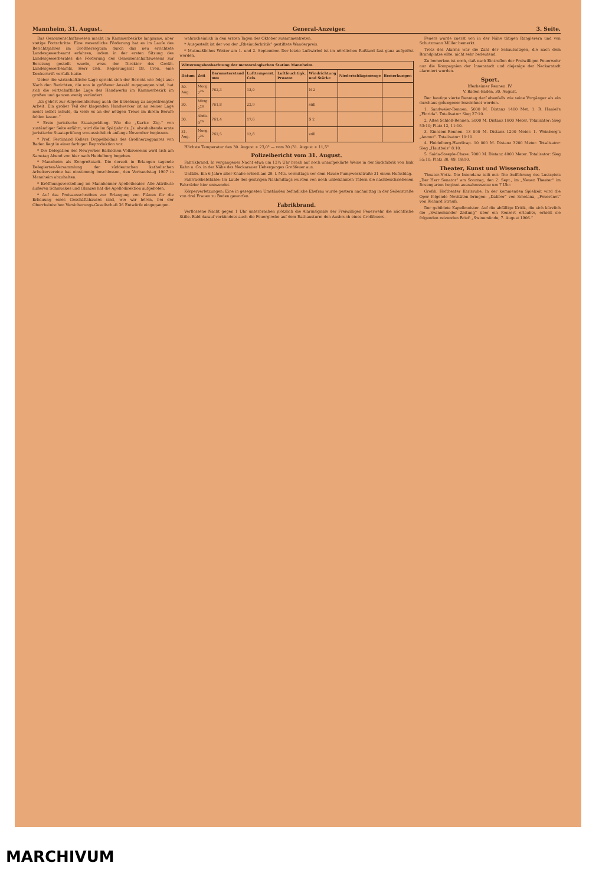Mannheim, 31. August. General-Anzeiger. 3. Seite.
Das Genossenschaftswesen macht im Kammerbezirke langsame, aber stetige Fortschritte. Eine wesentliche Förderung hat es im Laufe des Berichtsjahres im Großherzogtum durch das neu errichtete Landesgewerbeamt erfahren, indem in der ersten Sitzung des Landesgewerberates die Förderung des Genossenschaftswesens zur Beratung gestellt wurde, wozu der Direktor des Großh. Landesgewerbeamts, Herr Geh. Regierungsrat Dr. Cron, eine Denkschrift verfaßt hatte.
Ueber die wirtschaftliche Lage spricht sich der Bericht wie folgt aus: Nach den Berichten, die uns in größerer Anzahl zugegangen sind, hat sich die wirtschaftliche Lage des Handwerks im Kammerbezirk im großen und ganzen wenig verändert.
„Es gehört zur Allgemeinbildung auch die Erziehung zu angestrengter Arbeit. Ein großer Teil der klagenden Handwerker ist an seiner Lage meist selbst schuld, da viele es an der nötigen Treue im ihrem Berufe fehlen lassen.“
* Erste juristische Staatsprüfung. Wie die „Karlsr. Ztg.“ von zuständiger Seite erfährt, wird die im Spätjahr ds. Js. abzuhaltende erste juristische Staatsprüfung voraussichtlich anfangs November beginnen.
* Prof. Ferdinand Kellers Doppelbildnis des Großherzogpaares von Baden liegt in einer farbigen Reproduktion vor.
* Die Delegation des Newyorker Badischen Volksvereins wird sich am Samstag Abend von hier nach Heidelberg begeben.
* Mannheim als Kongreßstadt. Die derzeit in Erlangen tagende Delegierten-Versammlung der süddeutschen katholischen Arbeitervereine hat einstimmig beschlossen, den Verbandstag 1907 in Mannheim abzuhalten.
* Eröffnungsvorstellung im Mannheimer Apollotheater. Alle Attribute äußeren Schmuckes und Glanzes hat die Apollodirektion aufgeboten.
* Auf das Preisausschreiben zur Erlangung von Plänen für die Erbauung eines Geschäftshauses sind, wie wir hören, bei der Oberrheinischen Versicherungs-Gesellschaft 36 Entwürfe eingegangen.
wahrscheinlich in den ersten Tagen des Oktober zusammentreten.
* Ausgestellt ist der von der „Rheinuferkritik“ gestiftete Wanderpreis.
* Mutmaßliches Wetter am 1. und 2. September. Der letzte Luftwirbel ist im nördlichen Rußland fast ganz aufgelöst worden.
| Witterungsbeobachtung der meteorologischen Station Mannheim. | | | | | | | |
| --- | --- | --- | --- | --- | --- | --- | --- |
| Datum | Zeit | Barometerstand mm | Lufttemperat. Cels. | Luftfeuchtigk. Prozent | Windrichtung und Stärke | Niederschlagsmenge | Bemerkungen |
| 30. Aug. | Morg. 7<sup>26</sup> | 762,3 | 13,0 | | N 2 | | |
| 30. | Mittg. 2<sup>26</sup> | 761,8 | 22,9 | | still | | |
| 30. | Abds. 9<sup>26</sup> | 761,4 | 17,6 | | S 2 | | |
| 31. Aug. | Morg. 7<sup>26</sup> | 762,5 | 12,8 | | still | | |
Höchste Temperatur den 30. August + 23,0° — vom 30./31. August + 11,5°
Polizeibericht vom 31. August.
Fabrikbrand. In vergangener Nacht etwa um 12¼ Uhr brach auf noch unaufgeklärte Weise in der Sackfabrik von Isak Kahn u. Co. in der Nähe des Neckarauer Ueberganges Großfeuer aus.
Unfälle. Ein 6 Jahre alter Knabe erhielt am 29. l. Mts. vormittags vor dem Hause Pumpwerkstraße 31 einen Hufschlag.
Fahrraddiebstähle: Im Laufe des gestrigen Nachmittags wurden von noch unbekannten Tätern die nachbeschriebenen Fahrräder hier entwendet.
Körperverletzungen: Eine in gesegneten Umständen befindliche Ehefrau wurde gestern nachmittag in der Seilerstraße von drei Frauen zu Boden geworfen.
Fabrikbrand.
Verflossene Nacht gegen 1 Uhr unterbrachen plötzlich die Alarmsignale der Freiwilligen Feuerwehr die nächtliche Stille. Bald darauf verkündete auch die Feuerglocke auf dem Rathausturm den Ausbruch eines Großfeuers.
Feuers wurde zuerst von in der Nähe tätigen Rangierern und von Schutzmann Müller bemerkt.
Trotz des Alarms war die Zahl der Schaulustigen, die nach dem Brandplatze eilte, nicht sehr bedeutend.
Zu bemerken ist noch, daß nach Eintreffen der Freiwilligen Feuerwehr nur die Kompagnien der Innenstadt und diejenige der Neckarstadt alarmiert wurden.
Sport.
Iffezheimer Rennen. IV.
V. Baden-Baden, 30. August.
Der heutige vierte Renntag darf ebenfalls wie seine Vorgänger als ein durchaus gelungener bezeichnet werden.
1. Sandweier-Rennen. 5000 M. Distanz 1400 Met. 1. R. Haniel's „Florida“. Totalisator: Sieg 27:10.
2. Altes Schloß-Rennen. 5000 M. Distanz 1800 Meter. Totalisator: Sieg 53:10; Platz 12, 11:10.
3. Kincsem-Rennen. 13 500 M. Distanz 1200 Meter. 1. Weinberg's „Anmut“. Totalisator: 10:10.
4. Heidelberg-Handicap. 10 000 M. Distanz 3200 Meter. Totalisator: Sieg „Hautbois“ 8:10.
5. Saida-Steeple-Chase. 7000 M. Distanz 4000 Meter. Totalisator: Sieg 55:10; Platz 30, 49, 18:10.
Theater, Kunst und Wissenschaft.
Theater-Notiz. Die Intendanz teilt mit: Die Aufführung des Lustspiels „Der Herr Senator“ am Sonntag, den 2. Sept., im „Neuen Theater“ im Rosengarten beginnt ausnahmsweise um 7 Uhr.
Großh. Hoftheater Karlsruhe. In der kommenden Spielzeit wird die Oper folgende Novitäten bringen: „Dalibor“ von Smetana, „Feuersnot“ von Richard Strauß.
Der gebildete Kapellmeister. Auf die abfällige Kritik, die sich kürzlich die „Swinemünder Zeitung“ über ein Konzert erlaubte, erhielt sie folgenden reizenden Brief: „Swinemünde, 7. August 1906.“
MARCHIVUM